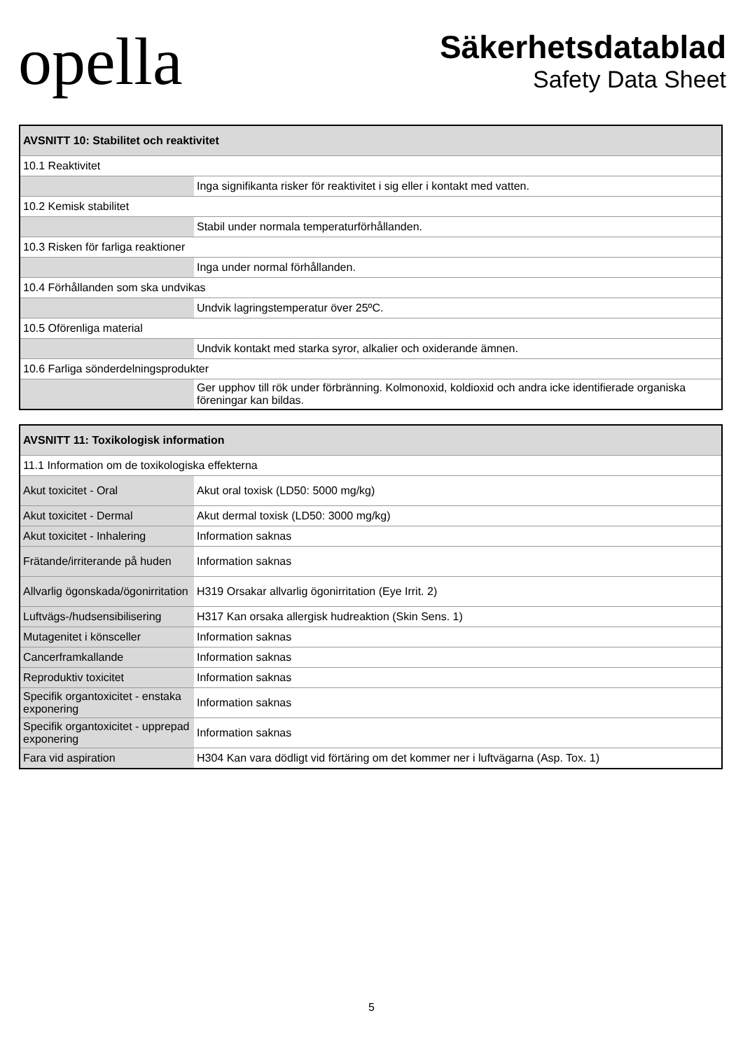opella
Säkerhetsdatablad
Safety Data Sheet
| AVSNITT 10: Stabilitet och reaktivitet | |
| --- | --- |
| 10.1 Reaktivitet | |
| | Inga signifikanta risker för reaktivitet i sig eller i kontakt med vatten. |
| 10.2 Kemisk stabilitet | |
| | Stabil under normala temperaturförhållanden. |
| 10.3 Risken för farliga reaktioner | |
| | Inga under normal förhållanden. |
| 10.4 Förhållanden som ska undvikas | |
| | Undvik lagringstemperatur över 25ºC. |
| 10.5 Oförenliga material | |
| | Undvik kontakt med starka syror, alkalier och oxiderande ämnen. |
| 10.6 Farliga sönderdelningsprodukter | |
| | Ger upphov till rök under förbränning. Kolmonoxid, koldioxid och andra icke identifierade organiska föreningar kan bildas. |
| AVSNITT 11: Toxikologisk information | |
| --- | --- |
| 11.1 Information om de toxikologiska effekterna | |
| Akut toxicitet - Oral | Akut oral toxisk (LD50: 5000 mg/kg) |
| Akut toxicitet - Dermal | Akut dermal toxisk (LD50: 3000 mg/kg) |
| Akut toxicitet - Inhalering | Information saknas |
| Frätande/irriterande på huden | Information saknas |
| Allvarlig ögonskada/ögonirritation | H319 Orsakar allvarlig ögonirritation (Eye Irrit. 2) |
| Luftvägs-/hudsensibilisering | H317 Kan orsaka allergisk hudreaktion (Skin Sens. 1) |
| Mutagenitet i könsceller | Information saknas |
| Cancerframkallande | Information saknas |
| Reproduktiv toxicitet | Information saknas |
| Specifik organtoxicitet - enstaka exponering | Information saknas |
| Specifik organtoxicitet - upprepad exponering | Information saknas |
| Fara vid aspiration | H304 Kan vara dödligt vid förtäring om det kommer ner i luftvägarna (Asp. Tox. 1) |
5